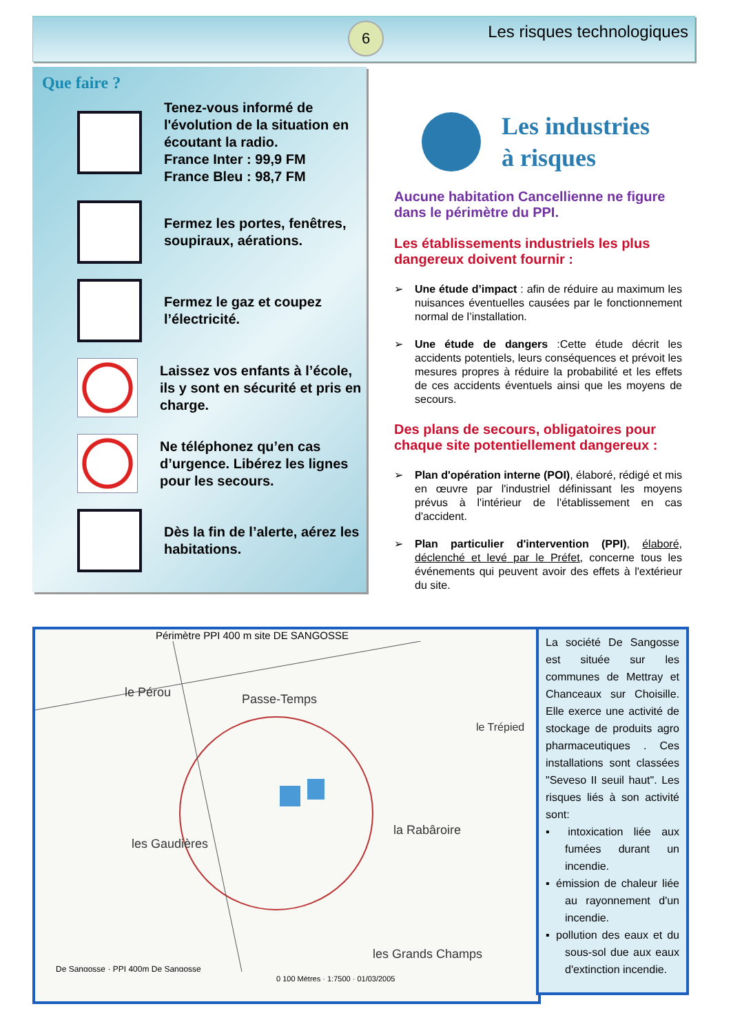6 Les risques technologiques
Que faire ?
Tenez-vous informé de l'évolution de la situation en écoutant la radio.
France Inter : 99,9 FM
France Bleu : 98,7 FM
Fermez les portes, fenêtres, soupiraux, aérations.
Fermez le gaz et coupez l’électricité.
Laissez vos enfants à l’école, ils y sont en sécurité et pris en charge.
Ne téléphonez qu’en cas d’urgence. Libérez les lignes pour les secours.
Dès la fin de l’alerte, aérez les habitations.
Les industries
à risques
Aucune habitation Cancellienne ne figure dans le périmètre du PPI.
Les établissements industriels les plus dangereux doivent fournir :
➢ Une étude d’impact : afin de réduire au maximum les nuisances éventuelles causées par le fonctionnement normal de l’installation.
➢ Une étude de dangers :Cette étude décrit les accidents potentiels, leurs conséquences et prévoit les mesures propres à réduire la probabilité et les effets de ces accidents éventuels ainsi que les moyens de secours.
Des plans de secours, obligatoires pour chaque site potentiellement dangereux :
➢ Plan d'opération interne (POI), élaboré, rédigé et mis en œuvre par l'industriel définissant les moyens prévus à l'intérieur de l'établissement en cas d'accident.
➢ Plan particulier d'intervention (PPI), élaboré, déclenché et levé par le Préfet, concerne tous les événements qui peuvent avoir des effets à l'extérieur du site.
Périmètre PPI 400 m site DE SANGOSSE
le Pérou
Passe-Temps
les Gaudières
la Rabâroire
les Grands Champs
le Trépied
De Sangosse · PPI 400m De Sangosse
0 100 Mètres · 1:7500 · 01/03/2005
La société De Sangosse est située sur les communes de Mettray et Chanceaux sur Choisille. Elle exerce une activité de stockage de produits agro pharmaceutiques . Ces installations sont classées "Seveso II seuil haut". Les risques liés à son activité sont:
▪ intoxication liée aux fumées durant un incendie.
▪ émission de chaleur liée au rayonnement d'un incendie.
▪ pollution des eaux et du sous-sol due aux eaux d'extinction incendie.